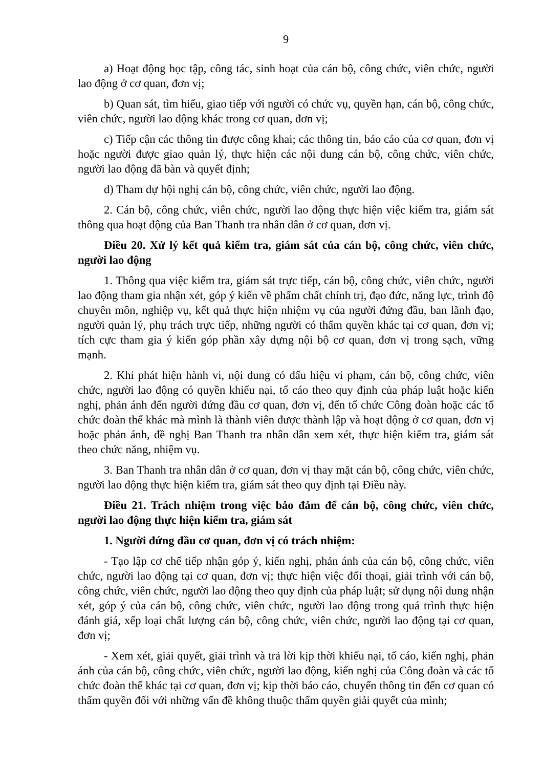9
a) Hoạt động học tập, công tác, sinh hoạt của cán bộ, công chức, viên chức, người lao động ở cơ quan, đơn vị;
b) Quan sát, tìm hiểu, giao tiếp với người có chức vụ, quyền hạn, cán bộ, công chức, viên chức, người lao động khác trong cơ quan, đơn vị;
c) Tiếp cận các thông tin được công khai; các thông tin, báo cáo của cơ quan, đơn vị hoặc người được giao quản lý, thực hiện các nội dung cán bộ, công chức, viên chức, người lao động đã bàn và quyết định;
d) Tham dự hội nghị cán bộ, công chức, viên chức, người lao động.
2. Cán bộ, công chức, viên chức, người lao động thực hiện việc kiểm tra, giám sát thông qua hoạt động của Ban Thanh tra nhân dân ở cơ quan, đơn vị.
Điều 20. Xử lý kết quả kiểm tra, giám sát của cán bộ, công chức, viên chức, người lao động
1. Thông qua việc kiểm tra, giám sát trực tiếp, cán bộ, công chức, viên chức, người lao động tham gia nhận xét, góp ý kiến về phẩm chất chính trị, đạo đức, năng lực, trình độ chuyên môn, nghiệp vụ, kết quả thực hiện nhiệm vụ của người đứng đầu, ban lãnh đạo, người quản lý, phụ trách trực tiếp, những người có thẩm quyền khác tại cơ quan, đơn vị; tích cực tham gia ý kiến góp phần xây dựng nội bộ cơ quan, đơn vị trong sạch, vững mạnh.
2. Khi phát hiện hành vi, nội dung có dấu hiệu vi phạm, cán bộ, công chức, viên chức, người lao động có quyền khiếu nại, tố cáo theo quy định của pháp luật hoặc kiến nghị, phản ánh đến người đứng đầu cơ quan, đơn vị, đến tổ chức Công đoàn hoặc các tổ chức đoàn thể khác mà mình là thành viên được thành lập và hoạt động ở cơ quan, đơn vị hoặc phản ánh, đề nghị Ban Thanh tra nhân dân xem xét, thực hiện kiểm tra, giám sát theo chức năng, nhiệm vụ.
3. Ban Thanh tra nhân dân ở cơ quan, đơn vị thay mặt cán bộ, công chức, viên chức, người lao động thực hiện kiểm tra, giám sát theo quy định tại Điều này.
Điều 21. Trách nhiệm trong việc bảo đảm để cán bộ, công chức, viên chức, người lao động thực hiện kiểm tra, giám sát
1. Người đứng đầu cơ quan, đơn vị có trách nhiệm:
- Tạo lập cơ chế tiếp nhận góp ý, kiến nghị, phản ánh của cán bộ, công chức, viên chức, người lao động tại cơ quan, đơn vị; thực hiện việc đối thoại, giải trình với cán bộ, công chức, viên chức, người lao động theo quy định của pháp luật; sử dụng nội dung nhận xét, góp ý của cán bộ, công chức, viên chức, người lao động trong quá trình thực hiện đánh giá, xếp loại chất lượng cán bộ, công chức, viên chức, người lao động tại cơ quan, đơn vị;
- Xem xét, giải quyết, giải trình và trả lời kịp thời khiếu nại, tố cáo, kiến nghị, phản ánh của cán bộ, công chức, viên chức, người lao động, kiến nghị của Công đoàn và các tổ chức đoàn thể khác tại cơ quan, đơn vị; kịp thời báo cáo, chuyển thông tin đến cơ quan có thẩm quyền đối với những vấn đề không thuộc thẩm quyền giải quyết của mình;